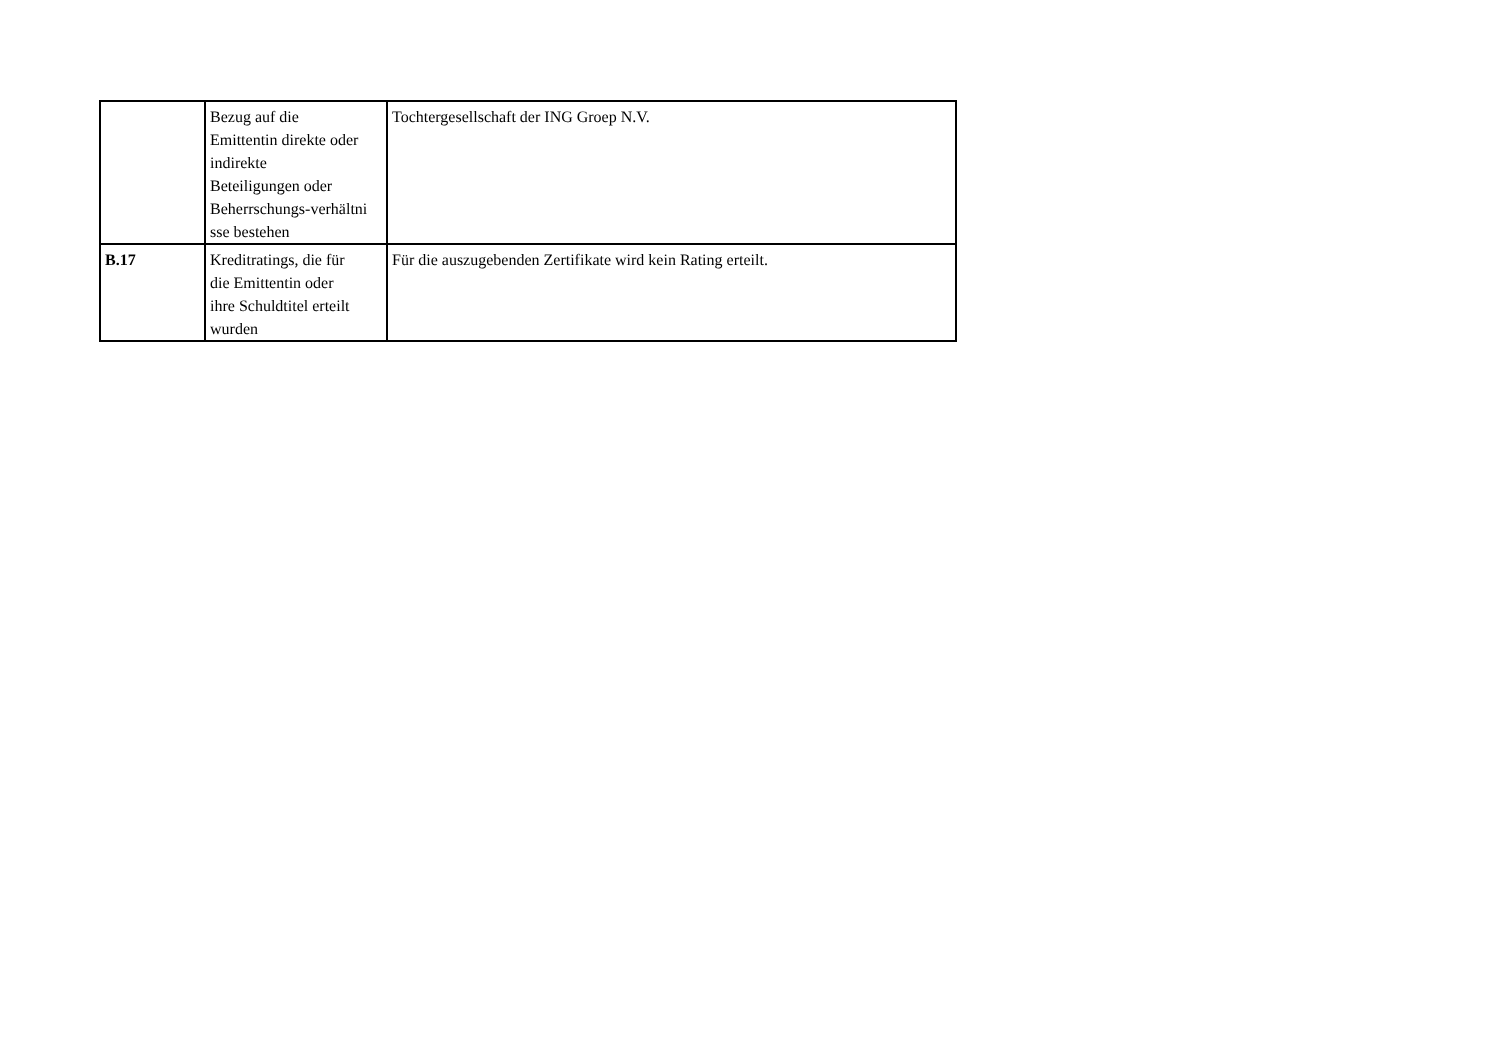| | Bezug auf die Emittentin direkte oder indirekte Beteiligungen oder Beherrschungs-verhältni sse bestehen | Tochtergesellschaft der ING Groep N.V. |
| B.17 | Kreditratings, die für die Emittentin oder ihre Schuldtitel erteilt wurden | Für die auszugebenden Zertifikate wird kein Rating erteilt. |